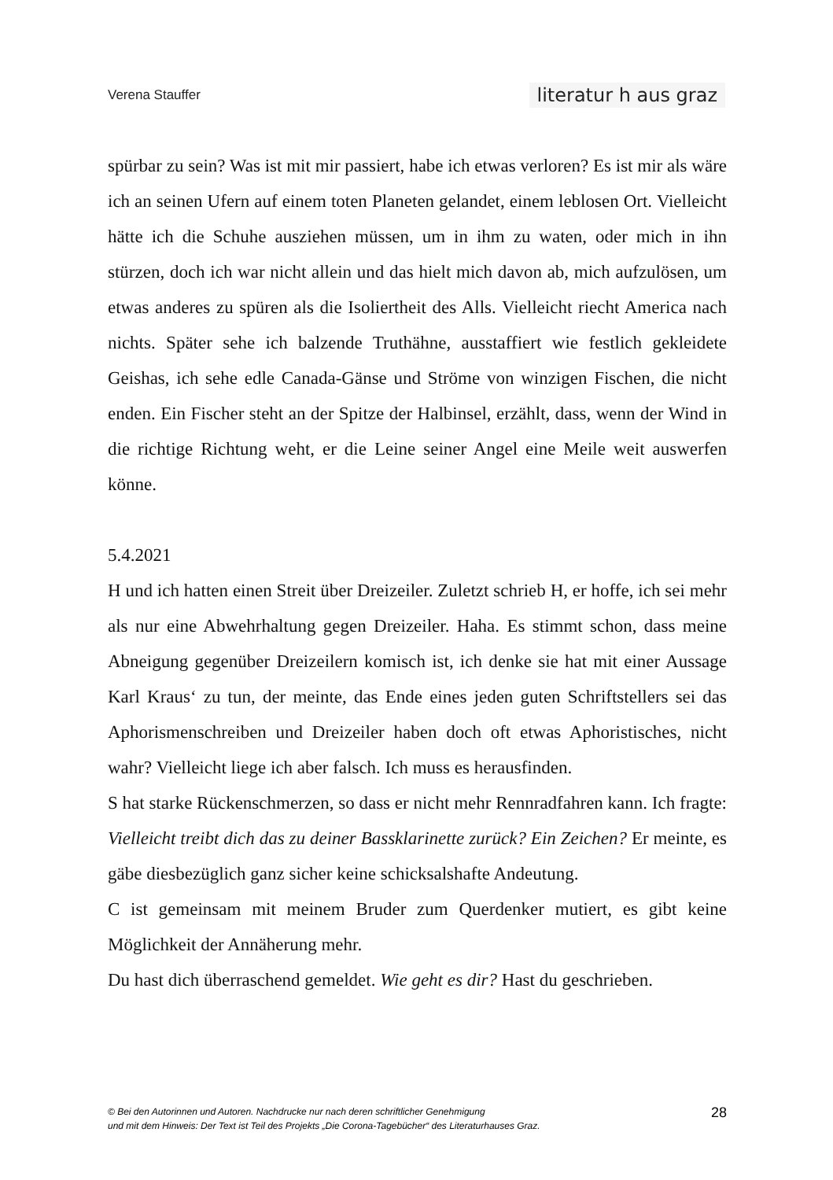Verena Stauffer literatur h aus graz
spürbar zu sein? Was ist mit mir passiert, habe ich etwas verloren? Es ist mir als wäre ich an seinen Ufern auf einem toten Planeten gelandet, einem leblosen Ort. Vielleicht hätte ich die Schuhe ausziehen müssen, um in ihm zu waten, oder mich in ihn stürzen, doch ich war nicht allein und das hielt mich davon ab, mich aufzulösen, um etwas anderes zu spüren als die Isoliertheit des Alls. Vielleicht riecht America nach nichts. Später sehe ich balzende Truthähne, ausstaffiert wie festlich gekleidete Geishas, ich sehe edle Canada-Gänse und Ströme von winzigen Fischen, die nicht enden. Ein Fischer steht an der Spitze der Halbinsel, erzählt, dass, wenn der Wind in die richtige Richtung weht, er die Leine seiner Angel eine Meile weit auswerfen könne.
5.4.2021
H und ich hatten einen Streit über Dreizeiler. Zuletzt schrieb H, er hoffe, ich sei mehr als nur eine Abwehrhaltung gegen Dreizeiler. Haha. Es stimmt schon, dass meine Abneigung gegenüber Dreizeilern komisch ist, ich denke sie hat mit einer Aussage Karl Kraus‘ zu tun, der meinte, das Ende eines jeden guten Schriftstellers sei das Aphorismenschreiben und Dreizeiler haben doch oft etwas Aphoristisches, nicht wahr? Vielleicht liege ich aber falsch. Ich muss es herausfinden.
S hat starke Rückenschmerzen, so dass er nicht mehr Rennradfahren kann. Ich fragte: Vielleicht treibt dich das zu deiner Bassklarinette zurück? Ein Zeichen? Er meinte, es gäbe diesbezüglich ganz sicher keine schicksalshafte Andeutung.
C ist gemeinsam mit meinem Bruder zum Querdenker mutiert, es gibt keine Möglichkeit der Annäherung mehr.
Du hast dich überraschend gemeldet. Wie geht es dir? Hast du geschrieben.
© Bei den Autorinnen und Autoren. Nachdrucke nur nach deren schriftlicher Genehmigung
und mit dem Hinweis: Der Text ist Teil des Projekts „Die Corona-Tagebücher“ des Literaturhauses Graz.
28